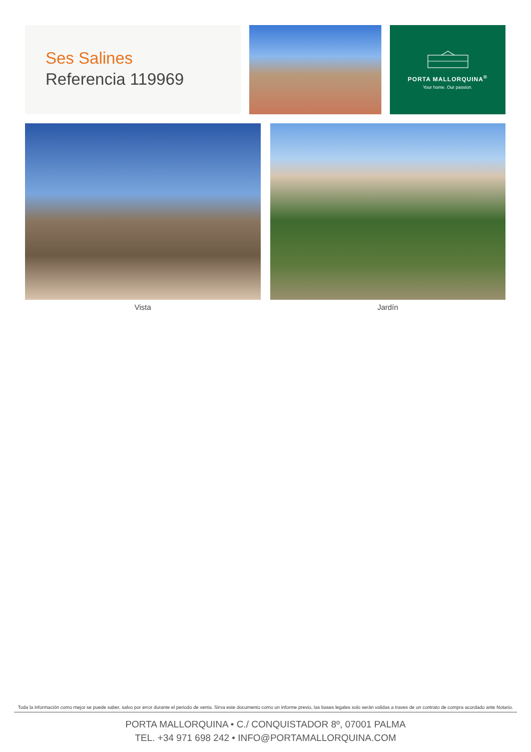Ses Salines
Referencia 119969
PORTA MALLORQUINA<sup>®</sup>
Your home. Our passion.
Vista Jardín
Toda la información como mejor se puede saber, salvo por error durante el periodo de venta. Sirva este documento como un informe previo, las bases legales solo serán validas a traves de un contrato de compra acordado ante Notario.
PORTA MALLORQUINA • C./ CONQUISTADOR 8º, 07001 PALMA
TEL. +34 971 698 242 • INFO@PORTAMALLORQUINA.COM